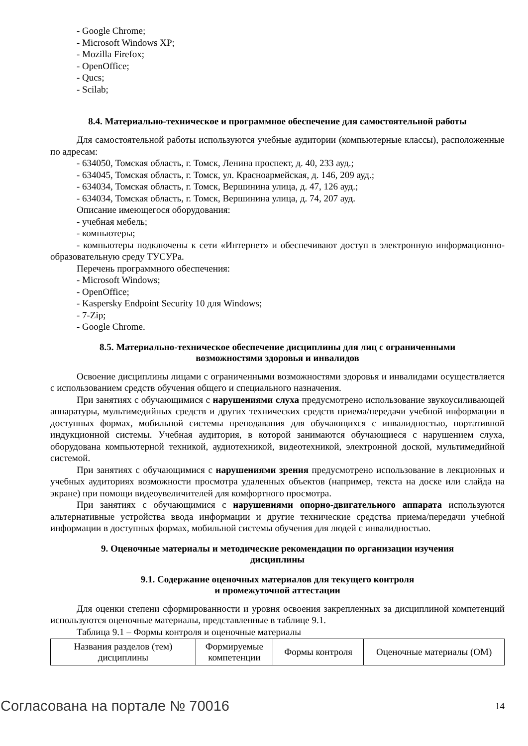- Google Chrome;
- Microsoft Windows XP;
- Mozilla Firefox;
- OpenOffice;
- Qucs;
- Scilab;
8.4. Материально-техническое и программное обеспечение для самостоятельной работы
Для самостоятельной работы используются учебные аудитории (компьютерные классы), расположенные по адресам:
- 634050, Томская область, г. Томск, Ленина проспект, д. 40, 233 ауд.;
- 634045, Томская область, г. Томск, ул. Красноармейская, д. 146, 209 ауд.;
- 634034, Томская область, г. Томск, Вершинина улица, д. 47, 126 ауд.;
- 634034, Томская область, г. Томск, Вершинина улица, д. 74, 207 ауд.
Описание имеющегося оборудования:
- учебная мебель;
- компьютеры;
- компьютеры подключены к сети «Интернет» и обеспечивают доступ в электронную информационно-образовательную среду ТУСУРа.
Перечень программного обеспечения:
- Microsoft Windows;
- OpenOffice;
- Kaspersky Endpoint Security 10 для Windows;
- 7-Zip;
- Google Chrome.
8.5. Материально-техническое обеспечение дисциплины для лиц с ограниченными
возможностями здоровья и инвалидов
Освоение дисциплины лицами с ограниченными возможностями здоровья и инвалидами осуществляется с использованием средств обучения общего и специального назначения.
При занятиях с обучающимися с нарушениями слуха предусмотрено использование звукоусиливающей аппаратуры, мультимедийных средств и других технических средств приема/передачи учебной информации в доступных формах, мобильной системы преподавания для обучающихся с инвалидностью, портативной индукционной системы. Учебная аудитория, в которой занимаются обучающиеся с нарушением слуха, оборудована компьютерной техникой, аудиотехникой, видеотехникой, электронной доской, мультимедийной системой.
При занятиях с обучающимися с нарушениями зрения предусмотрено использование в лекционных и учебных аудиториях возможности просмотра удаленных объектов (например, текста на доске или слайда на экране) при помощи видеоувеличителей для комфортного просмотра.
При занятиях с обучающимися с нарушениями опорно-двигательного аппарата используются альтернативные устройства ввода информации и другие технические средства приема/передачи учебной информации в доступных формах, мобильной системы обучения для людей с инвалидностью.
9. Оценочные материалы и методические рекомендации по организации изучения
дисциплины
9.1. Содержание оценочных материалов для текущего контроля
и промежуточной аттестации
Для оценки степени сформированности и уровня освоения закрепленных за дисциплиной компетенций используются оценочные материалы, представленные в таблице 9.1.
Таблица 9.1 – Формы контроля и оценочные материалы
| Названия разделов (тем) дисциплины | Формируемые компетенции | Формы контроля | Оценочные материалы (ОМ) |
Согласована на портале № 70016 14